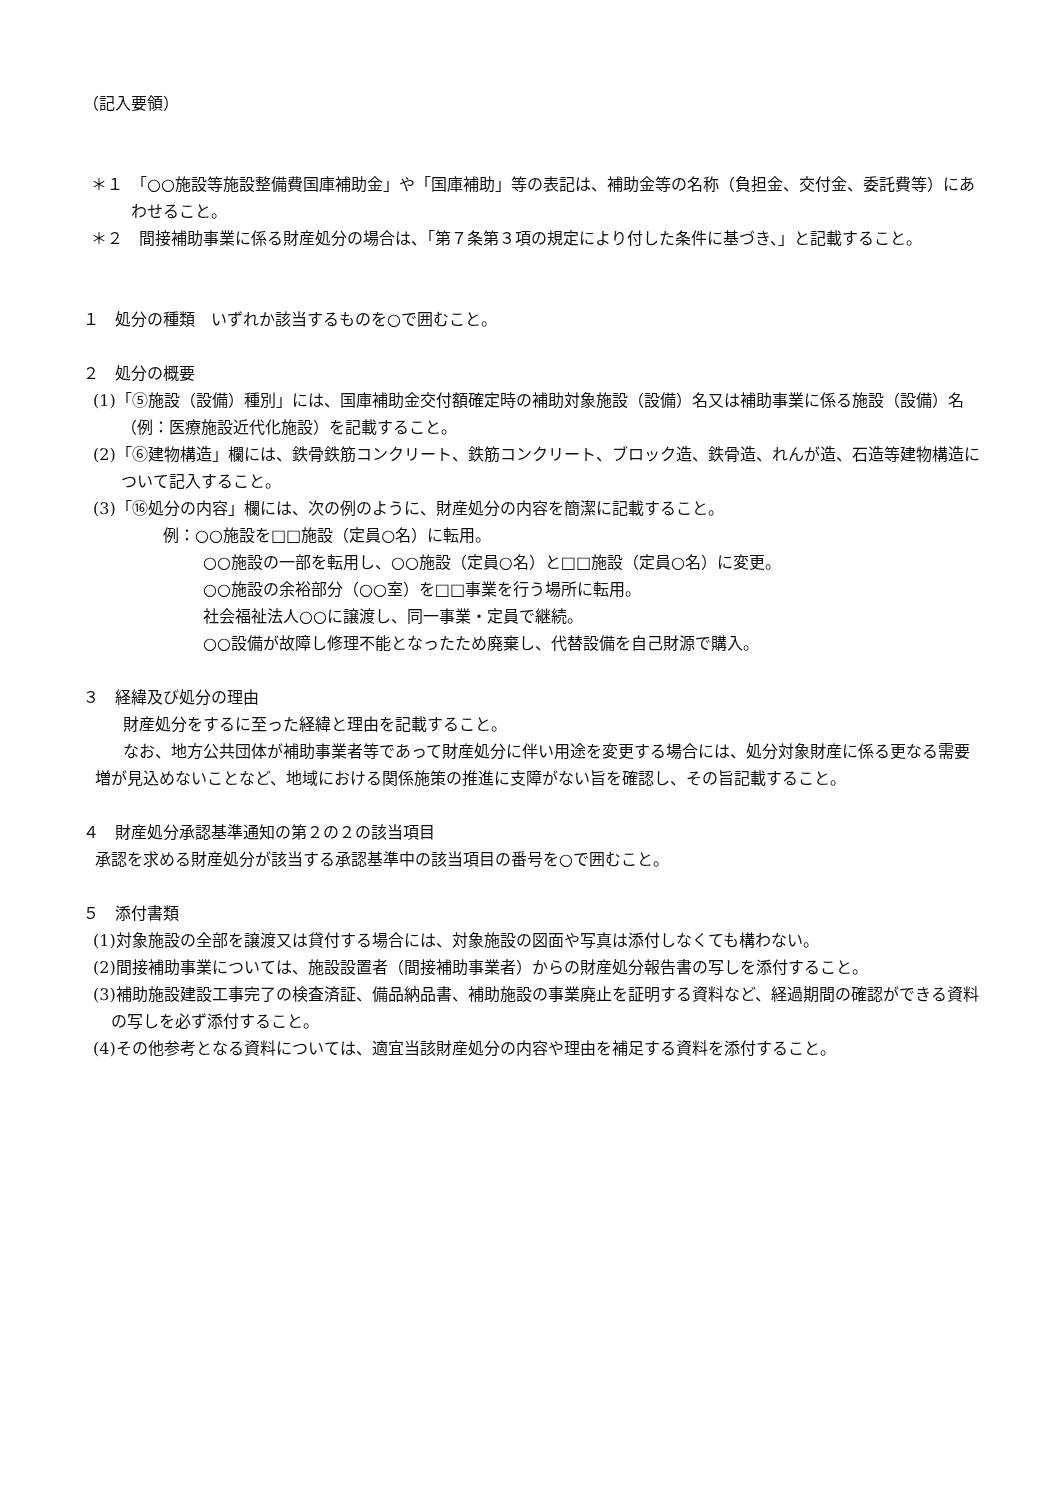（記入要領）
＊１　「○○施設等施設整備費国庫補助金」や「国庫補助」等の表記は、補助金等の名称（負担金、交付金、委託費等）にあわせること。
＊２　間接補助事業に係る財産処分の場合は、「第７条第３項の規定により付した条件に基づき、」と記載すること。
１　処分の種類　いずれか該当するものを○で囲むこと。
２　処分の概要
(1)「⑤施設（設備）種別」には、国庫補助金交付額確定時の補助対象施設（設備）名又は補助事業に係る施設（設備）名（例：医療施設近代化施設）を記載すること。
(2)「⑥建物構造」欄には、鉄骨鉄筋コンクリート、鉄筋コンクリート、ブロック造、鉄骨造、れんが造、石造等建物構造について記入すること。
(3)「⑯処分の内容」欄には、次の例のように、財産処分の内容を簡潔に記載すること。
例：○○施設を□□施設（定員○名）に転用。
○○施設の一部を転用し、○○施設（定員○名）と□□施設（定員○名）に変更。
○○施設の余裕部分（○○室）を□□事業を行う場所に転用。
社会福祉法人○○に譲渡し、同一事業・定員で継続。
○○設備が故障し修理不能となったため廃棄し、代替設備を自己財源で購入。
３　経緯及び処分の理由
財産処分をするに至った経緯と理由を記載すること。
なお、地方公共団体が補助事業者等であって財産処分に伴い用途を変更する場合には、処分対象財産に係る更なる需要増が見込めないことなど、地域における関係施策の推進に支障がない旨を確認し、その旨記載すること。
４　財産処分承認基準通知の第２の２の該当項目
承認を求める財産処分が該当する承認基準中の該当項目の番号を○で囲むこと。
５　添付書類
(1)対象施設の全部を譲渡又は貸付する場合には、対象施設の図面や写真は添付しなくても構わない。
(2)間接補助事業については、施設設置者（間接補助事業者）からの財産処分報告書の写しを添付すること。
(3)補助施設建設工事完了の検査済証、備品納品書、補助施設の事業廃止を証明する資料など、経過期間の確認ができる資料の写しを必ず添付すること。
(4)その他参考となる資料については、適宜当該財産処分の内容や理由を補足する資料を添付すること。